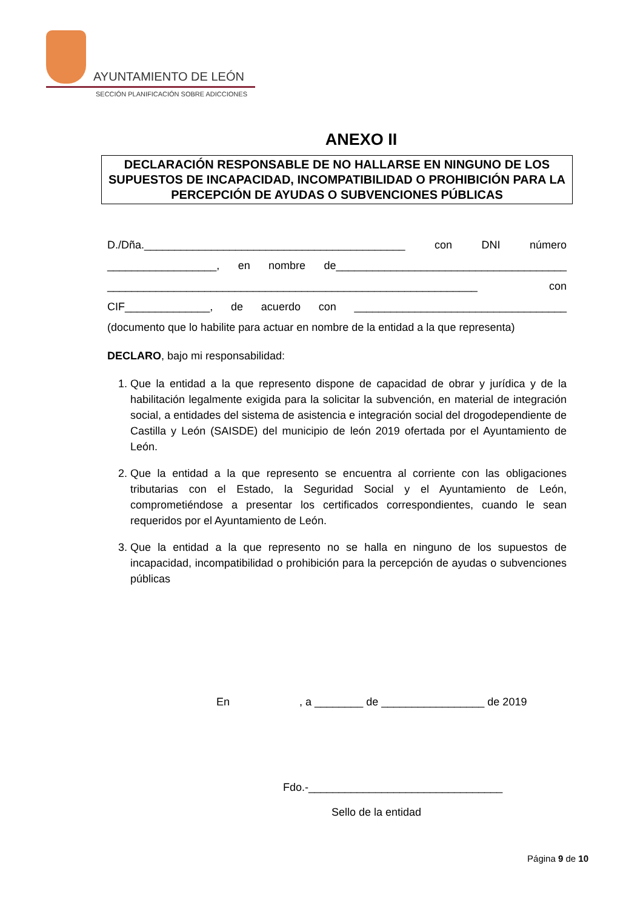AYUNTAMIENTO DE LEÓN
SECCIÓN PLANIFICACIÓN SOBRE ADICCIONES
ANEXO II
DECLARACIÓN RESPONSABLE DE NO HALLARSE EN NINGUNO DE LOS SUPUESTOS DE INCAPACIDAD, INCOMPATIBILIDAD O PROHIBICIÓN PARA LA PERCEPCIÓN DE AYUDAS O SUBVENCIONES PÚBLICAS
D./Dña.___________________________________________ con DNI número __________________, en nombre de______________________________________ _____________________________________________________________ con CIF______________, de acuerdo con ___________________________________ (documento que lo habilite para actuar en nombre de la entidad a la que representa)
DECLARO, bajo mi responsabilidad:
1. Que la entidad a la que represento dispone de capacidad de obrar y jurídica y de la habilitación legalmente exigida para la solicitar la subvención, en material de integración social, a entidades del sistema de asistencia e integración social del drogodependiente de Castilla y León (SAISDE) del municipio de león 2019 ofertada por el Ayuntamiento de León.
2. Que la entidad a la que represento se encuentra al corriente con las obligaciones tributarias con el Estado, la Seguridad Social y el Ayuntamiento de León, comprometiéndose a presentar los certificados correspondientes, cuando le sean requeridos por el Ayuntamiento de León.
3. Que la entidad a la que represento no se halla en ninguno de los supuestos de incapacidad, incompatibilidad o prohibición para la percepción de ayudas o subvenciones públicas
En , a ________ de _________________ de 2019
Fdo.-________________________________
Sello de la entidad
Página 9 de 10